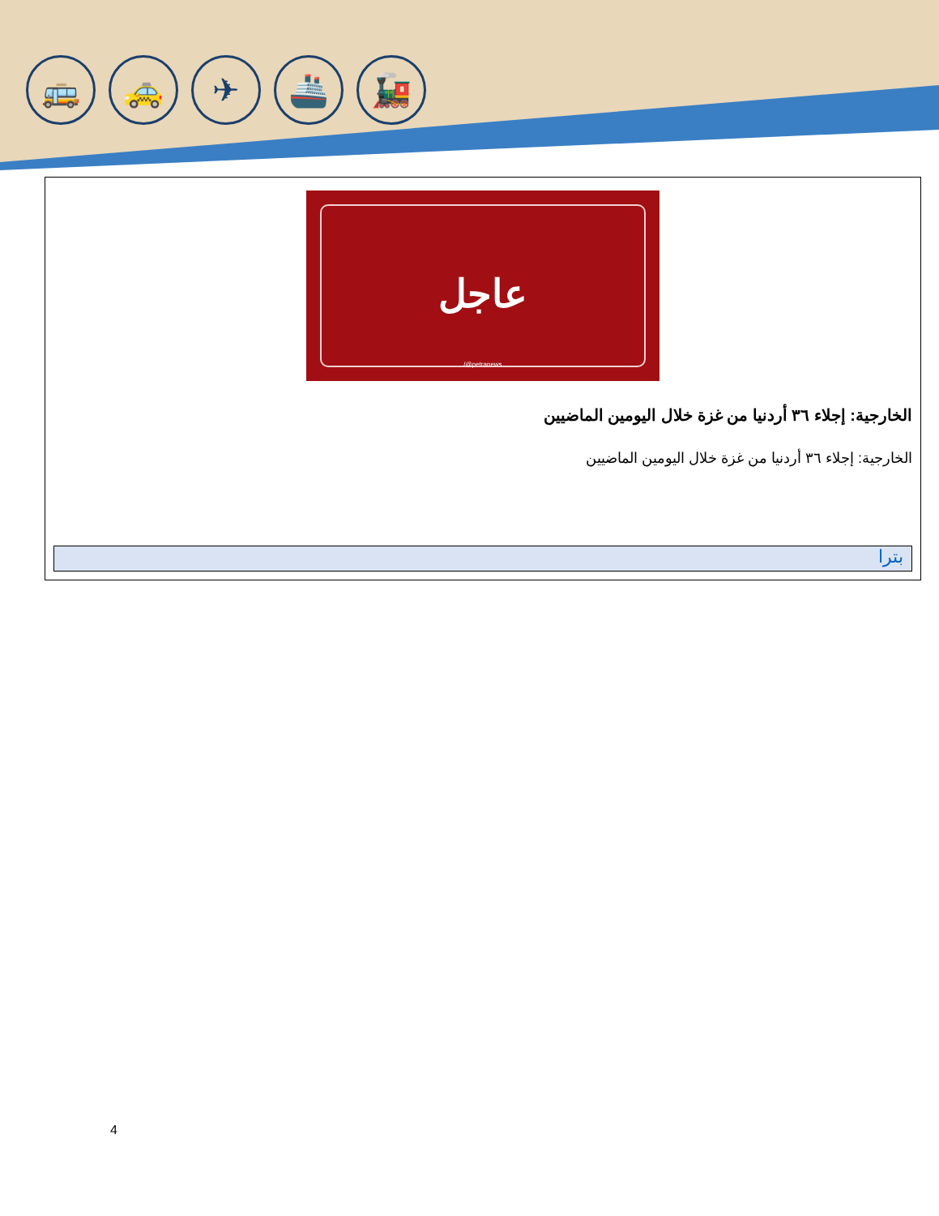🚌 🚕 ✈ 🚢 🚂
عاجل
/@petranews
الخارجية: إجلاء ٣٦ أردنيا من غزة خلال اليومين الماضيين
الخارجية: إجلاء ٣٦ أردنيا من غزة خلال اليومين الماضيين
بترا
4